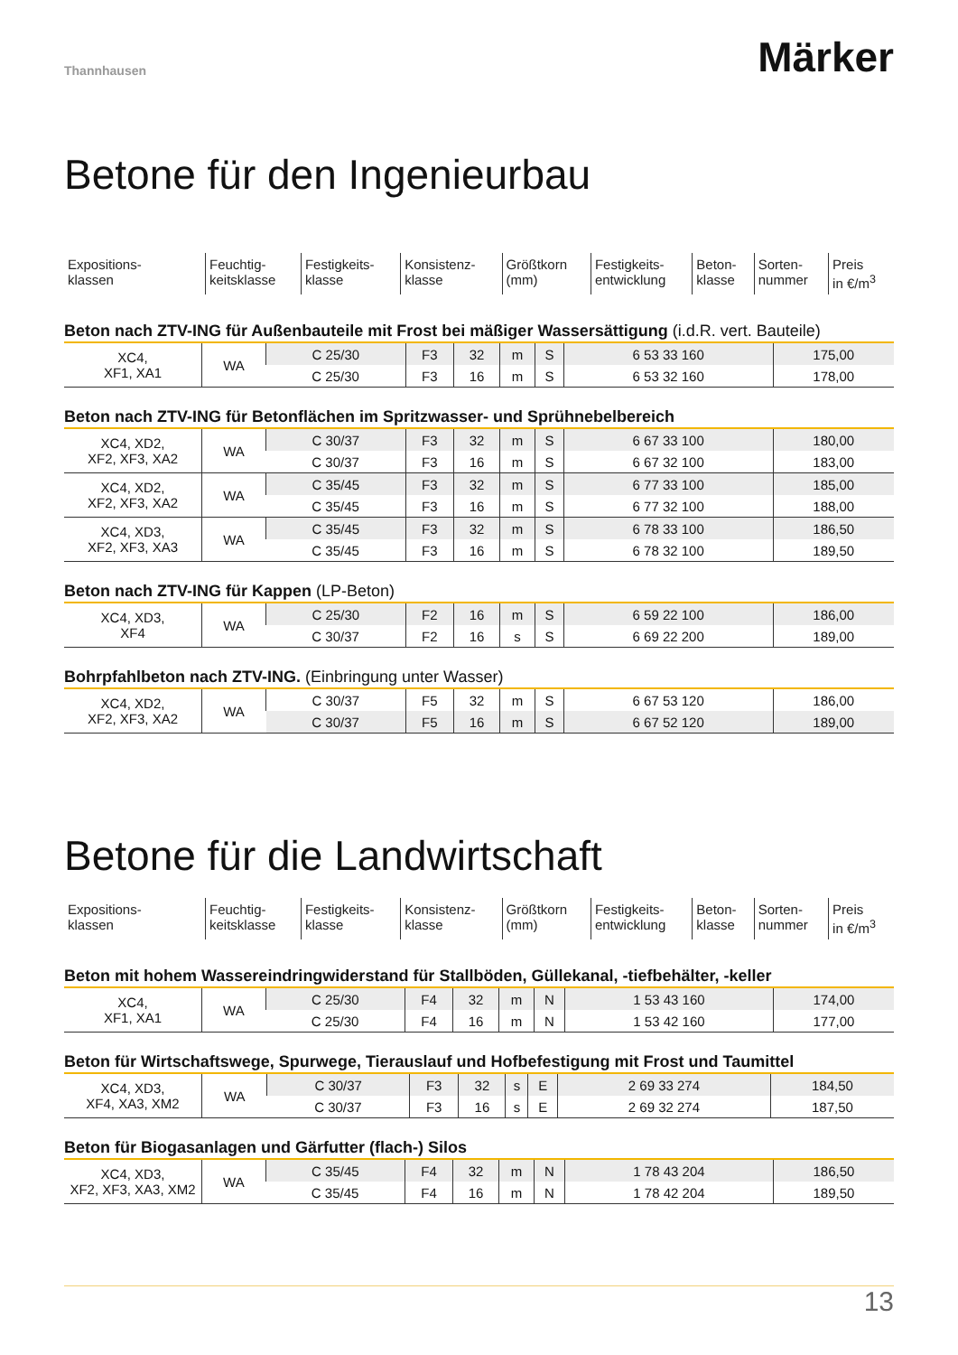Thannhausen
Märker
Betone für den Ingenieurbau
| Expositions- klassen | Feuchtig- keitsklasse | Festigkeits- klasse | Konsistenz- klasse | Größtkorn (mm) | Festigkeits- entwicklung | Beton- klasse | Sorten- nummer | Preis in €/m<sup>3</sup> |
Beton nach ZTV-ING für Außenbauteile mit Frost bei mäßiger Wassersättigung (i.d.R. vert. Bauteile)
| XC4, XF1, XA1 | WA | C 25/30 | F3 | 32 | m | S | 6 53 33 160 | 175,00 |
| | | C 25/30 | F3 | 16 | m | S | 6 53 32 160 | 178,00 |
Beton nach ZTV-ING für Betonflächen im Spritzwasser- und Sprühnebelbereich
| XC4, XD2, XF2, XF3, XA2 | WA | C 30/37 | F3 | 32 | m | S | 6 67 33 100 | 180,00 |
| | | C 30/37 | F3 | 16 | m | S | 6 67 32 100 | 183,00 |
| XC4, XD2, XF2, XF3, XA2 | WA | C 35/45 | F3 | 32 | m | S | 6 77 33 100 | 185,00 |
| | | C 35/45 | F3 | 16 | m | S | 6 77 32 100 | 188,00 |
| XC4, XD3, XF2, XF3, XA3 | WA | C 35/45 | F3 | 32 | m | S | 6 78 33 100 | 186,50 |
| | | C 35/45 | F3 | 16 | m | S | 6 78 32 100 | 189,50 |
Beton nach ZTV-ING für Kappen (LP-Beton)
| XC4, XD3, XF4 | WA | C 25/30 | F2 | 16 | m | S | 6 59 22 100 | 186,00 |
| | | C 30/37 | F2 | 16 | s | S | 6 69 22 200 | 189,00 |
Bohrpfahlbeton nach ZTV-ING. (Einbringung unter Wasser)
| XC4, XD2, XF2, XF3, XA2 | WA | C 30/37 | F5 | 32 | m | S | 6 67 53 120 | 186,00 |
| | | C 30/37 | F5 | 16 | m | S | 6 67 52 120 | 189,00 |
Betone für die Landwirtschaft
| Expositions- klassen | Feuchtig- keitsklasse | Festigkeits- klasse | Konsistenz- klasse | Größtkorn (mm) | Festigkeits- entwicklung | Beton- klasse | Sorten- nummer | Preis in €/m<sup>3</sup> |
Beton mit hohem Wassereindringwiderstand für Stallböden, Güllekanal, -tiefbehälter, -keller
| XC4, XF1, XA1 | WA | C 25/30 | F4 | 32 | m | N | 1 53 43 160 | 174,00 |
| | | C 25/30 | F4 | 16 | m | N | 1 53 42 160 | 177,00 |
Beton für Wirtschaftswege, Spurwege, Tierauslauf und Hofbefestigung mit Frost und Taumittel
| XC4, XD3, XF4, XA3, XM2 | WA | C 30/37 | F3 | 32 | s | E | 2 69 33 274 | 184,50 |
| | | C 30/37 | F3 | 16 | s | E | 2 69 32 274 | 187,50 |
Beton für Biogasanlagen und Gärfutter (flach-) Silos
| XC4, XD3, XF2, XF3, XA3, XM2 | WA | C 35/45 | F4 | 32 | m | N | 1 78 43 204 | 186,50 |
| | | C 35/45 | F4 | 16 | m | N | 1 78 42 204 | 189,50 |
13